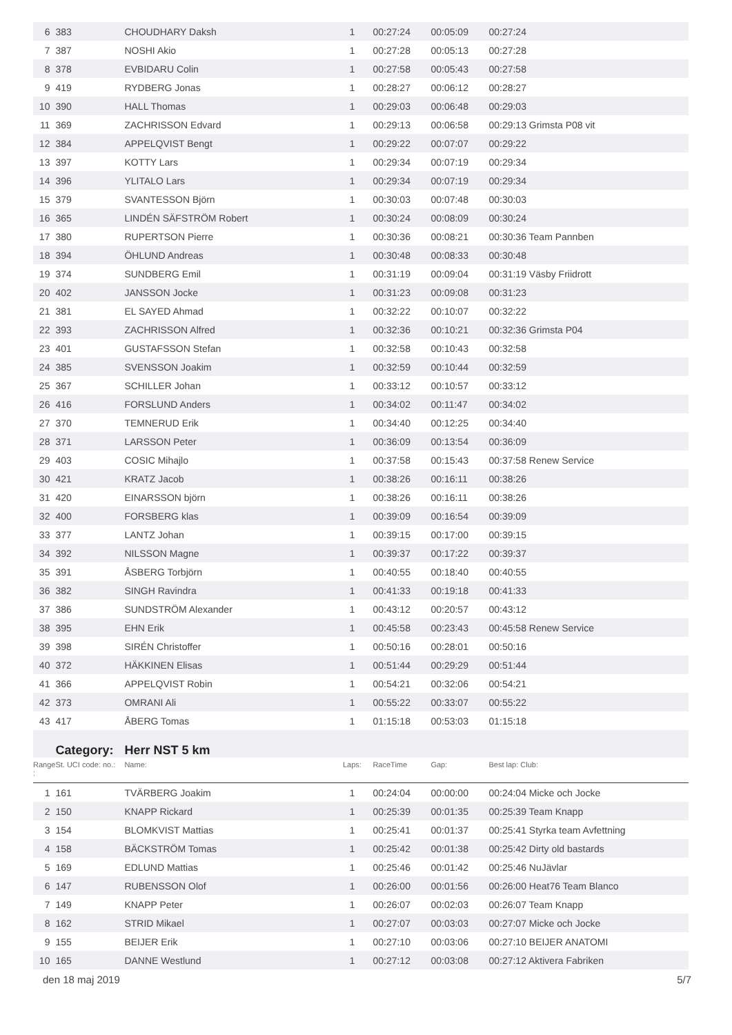| 6 | 383 | CHOUDHARY Daksh | 1 | 00:27:24 | 00:05:09 | 00:27:24 |
| 7 | 387 | NOSHI Akio | 1 | 00:27:28 | 00:05:13 | 00:27:28 |
| 8 | 378 | EVBIDARU Colin | 1 | 00:27:58 | 00:05:43 | 00:27:58 |
| 9 | 419 | RYDBERG Jonas | 1 | 00:28:27 | 00:06:12 | 00:28:27 |
| 10 | 390 | HALL Thomas | 1 | 00:29:03 | 00:06:48 | 00:29:03 |
| 11 | 369 | ZACHRISSON Edvard | 1 | 00:29:13 | 00:06:58 | 00:29:13 Grimsta P08 vit |
| 12 | 384 | APPELQVIST Bengt | 1 | 00:29:22 | 00:07:07 | 00:29:22 |
| 13 | 397 | KOTTY Lars | 1 | 00:29:34 | 00:07:19 | 00:29:34 |
| 14 | 396 | YLITALO Lars | 1 | 00:29:34 | 00:07:19 | 00:29:34 |
| 15 | 379 | SVANTESSON Björn | 1 | 00:30:03 | 00:07:48 | 00:30:03 |
| 16 | 365 | LINDÉN SÄFSTRÖM Robert | 1 | 00:30:24 | 00:08:09 | 00:30:24 |
| 17 | 380 | RUPERTSON Pierre | 1 | 00:30:36 | 00:08:21 | 00:30:36 Team Pannben |
| 18 | 394 | ÖHLUND Andreas | 1 | 00:30:48 | 00:08:33 | 00:30:48 |
| 19 | 374 | SUNDBERG Emil | 1 | 00:31:19 | 00:09:04 | 00:31:19 Väsby Friidrott |
| 20 | 402 | JANSSON Jocke | 1 | 00:31:23 | 00:09:08 | 00:31:23 |
| 21 | 381 | EL SAYED Ahmad | 1 | 00:32:22 | 00:10:07 | 00:32:22 |
| 22 | 393 | ZACHRISSON Alfred | 1 | 00:32:36 | 00:10:21 | 00:32:36 Grimsta P04 |
| 23 | 401 | GUSTAFSSON Stefan | 1 | 00:32:58 | 00:10:43 | 00:32:58 |
| 24 | 385 | SVENSSON Joakim | 1 | 00:32:59 | 00:10:44 | 00:32:59 |
| 25 | 367 | SCHILLER Johan | 1 | 00:33:12 | 00:10:57 | 00:33:12 |
| 26 | 416 | FORSLUND Anders | 1 | 00:34:02 | 00:11:47 | 00:34:02 |
| 27 | 370 | TEMNERUD Erik | 1 | 00:34:40 | 00:12:25 | 00:34:40 |
| 28 | 371 | LARSSON Peter | 1 | 00:36:09 | 00:13:54 | 00:36:09 |
| 29 | 403 | COSIC Mihajlo | 1 | 00:37:58 | 00:15:43 | 00:37:58 Renew Service |
| 30 | 421 | KRATZ Jacob | 1 | 00:38:26 | 00:16:11 | 00:38:26 |
| 31 | 420 | EINARSSON björn | 1 | 00:38:26 | 00:16:11 | 00:38:26 |
| 32 | 400 | FORSBERG klas | 1 | 00:39:09 | 00:16:54 | 00:39:09 |
| 33 | 377 | LANTZ Johan | 1 | 00:39:15 | 00:17:00 | 00:39:15 |
| 34 | 392 | NILSSON Magne | 1 | 00:39:37 | 00:17:22 | 00:39:37 |
| 35 | 391 | ÅSBERG Torbjörn | 1 | 00:40:55 | 00:18:40 | 00:40:55 |
| 36 | 382 | SINGH Ravindra | 1 | 00:41:33 | 00:19:18 | 00:41:33 |
| 37 | 386 | SUNDSTRÖM Alexander | 1 | 00:43:12 | 00:20:57 | 00:43:12 |
| 38 | 395 | EHN Erik | 1 | 00:45:58 | 00:23:43 | 00:45:58 Renew Service |
| 39 | 398 | SIRÉN Christoffer | 1 | 00:50:16 | 00:28:01 | 00:50:16 |
| 40 | 372 | HÄKKINEN Elisas | 1 | 00:51:44 | 00:29:29 | 00:51:44 |
| 41 | 366 | APPELQVIST Robin | 1 | 00:54:21 | 00:32:06 | 00:54:21 |
| 42 | 373 | OMRANI Ali | 1 | 00:55:22 | 00:33:07 | 00:55:22 |
| 43 | 417 | ÅBERG Tomas | 1 | 01:15:18 | 00:53:03 | 01:15:18 |
| | Category: | Herr NST 5 km | | | | |
| Range : | St. UCI code: no.: | Name: | Laps: | RaceTime | Gap: | Best lap: Club: |
| 1 | 161 | TVÄRBERG Joakim | 1 | 00:24:04 | 00:00:00 | 00:24:04 Micke och Jocke |
| 2 | 150 | KNAPP Rickard | 1 | 00:25:39 | 00:01:35 | 00:25:39 Team Knapp |
| 3 | 154 | BLOMKVIST Mattias | 1 | 00:25:41 | 00:01:37 | 00:25:41 Styrka team Avfettning |
| 4 | 158 | BÄCKSTRÖM Tomas | 1 | 00:25:42 | 00:01:38 | 00:25:42 Dirty old bastards |
| 5 | 169 | EDLUND Mattias | 1 | 00:25:46 | 00:01:42 | 00:25:46 NuJävlar |
| 6 | 147 | RUBENSSON Olof | 1 | 00:26:00 | 00:01:56 | 00:26:00 Heat76 Team Blanco |
| 7 | 149 | KNAPP Peter | 1 | 00:26:07 | 00:02:03 | 00:26:07 Team Knapp |
| 8 | 162 | STRID Mikael | 1 | 00:27:07 | 00:03:03 | 00:27:07 Micke och Jocke |
| 9 | 155 | BEIJER Erik | 1 | 00:27:10 | 00:03:06 | 00:27:10 BEIJER ANATOMI |
| 10 | 165 | DANNE Westlund | 1 | 00:27:12 | 00:03:08 | 00:27:12 Aktivera Fabriken |
den 18 maj 2019 5/7